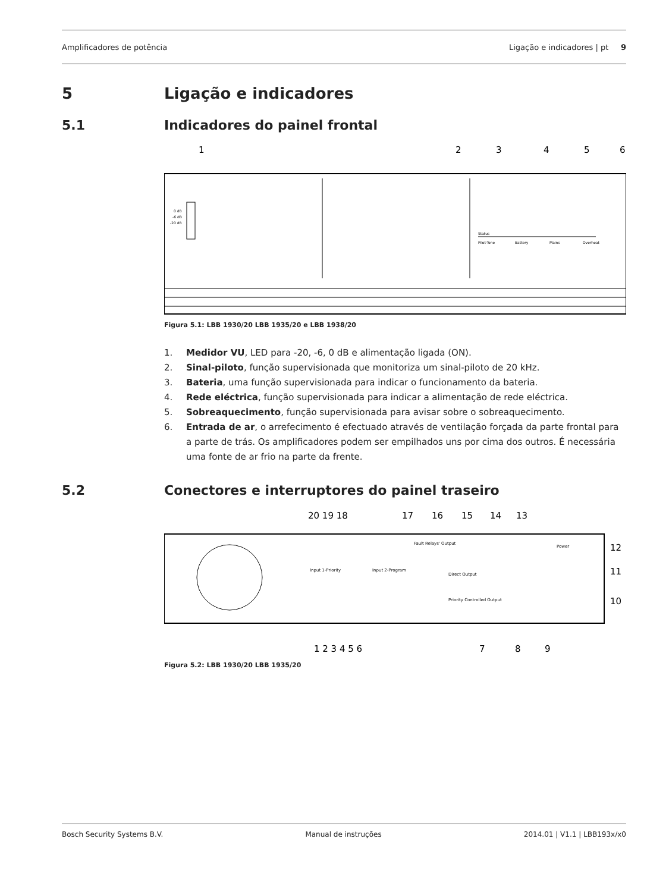Amplificadores de potência Ligação e indicadores | pt 9
5 Ligação e indicadores
5.1 Indicadores do painel frontal
1
2
3
4
5
6
0 dB
-6 dB
-20 dB
Status
Pilot-Tone
Battery
Mains
Overheat
Figura 5.1: LBB 1930/20 LBB 1935/20 e LBB 1938/20
1. Medidor VU, LED para -20, -6, 0 dB e alimentação ligada (ON).
2. Sinal-piloto, função supervisionada que monitoriza um sinal-piloto de 20 kHz.
3. Bateria, uma função supervisionada para indicar o funcionamento da bateria.
4. Rede eléctrica, função supervisionada para indicar a alimentação de rede eléctrica.
5. Sobreaquecimento, função supervisionada para avisar sobre o sobreaquecimento.
6. Entrada de ar, o arrefecimento é efectuado através de ventilação forçada da parte frontal para a parte de trás. Os amplificadores podem ser empilhados uns por cima dos outros. É necessária uma fonte de ar frio na parte da frente.
5.2 Conectores e interruptores do painel traseiro
20 19 18
17
16
15
14
13
12
11
10
Input 1-Priority
Input 2-Program
Fault Relays' Output
Direct Output
Priority Controlled Output
Power
1 2 3 4 5 6
7
8
9
Figura 5.2: LBB 1930/20 LBB 1935/20
Bosch Security Systems B.V. Manual de instruções 2014.01 | V1.1 | LBB193x/x0